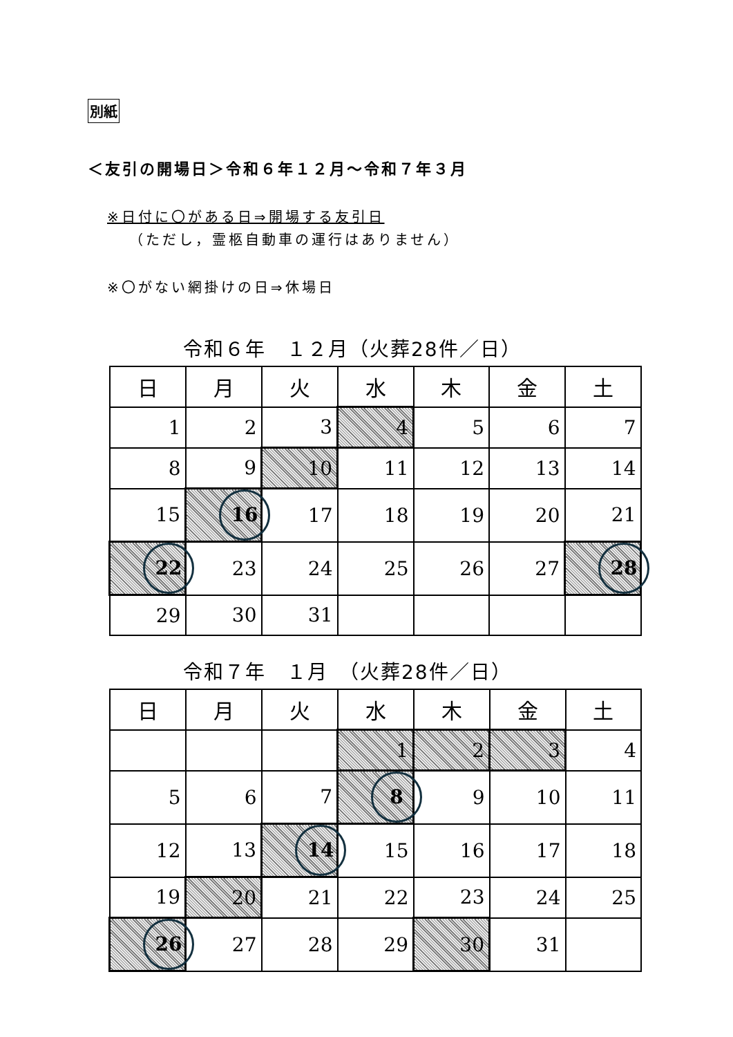別紙
＜友引の開場日＞令和６年１２月～令和７年３月
※日付に〇がある日⇒開場する友引日
（ただし，霊柩自動車の運行はありません）
※〇がない網掛けの日⇒休場日
令和６年　１２月（火葬28件／日）
| 日 | 月 | 火 | 水 | 木 | 金 | 土 |
| --- | --- | --- | --- | --- | --- | --- |
| 1 | 2 | 3 | 4 | 5 | 6 | 7 |
| 8 | 9 | 10 | 11 | 12 | 13 | 14 |
| 15 | 16 | 17 | 18 | 19 | 20 | 21 |
| 22 | 23 | 24 | 25 | 26 | 27 | 28 |
| 29 | 30 | 31 | | | | |
令和７年　１月　（火葬28件／日）
| 日 | 月 | 火 | 水 | 木 | 金 | 土 |
| --- | --- | --- | --- | --- | --- | --- |
| | | | 1 | 2 | 3 | 4 |
| 5 | 6 | 7 | 8 | 9 | 10 | 11 |
| 12 | 13 | 14 | 15 | 16 | 17 | 18 |
| 19 | 20 | 21 | 22 | 23 | 24 | 25 |
| 26 | 27 | 28 | 29 | 30 | 31 | |